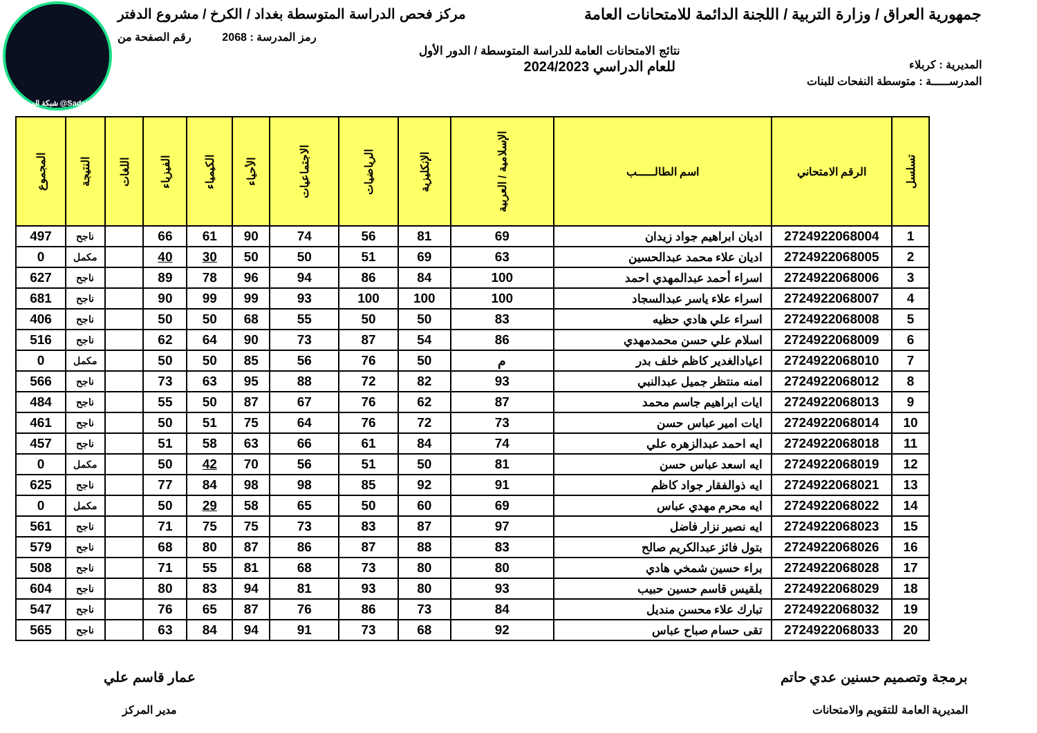شبكة المساعد @SadsHelp
جمهورية العراق / وزارة التربية / اللجنة الدائمة للامتحانات العامة
مركز فحص الدراسة المتوسطة بغداد / الكرخ / مشروع الدفتر
رمز المدرسة : 2068 رقم الصفحة من
نتائج الامتحانات العامة للدراسة المتوسطة / الدور الأول
المديرية : كربلاء
للعام الدراسي 2024/2023
المدرســـــة : متوسطة النفحات للبنات
| تسلسل | الرقم الامتحاني | اسم الطالـــــب | الإسلامية / العربية | الإنكليزية | الرياضيات | الاجتماعيات | الأحياء | الكيمياء | الفيزياء | اللغات | النتيجة | المجموع |
| --- | --- | --- | --- | --- | --- | --- | --- | --- | --- | --- | --- | --- |
| 1 | 2724922068004 | اديان ابراهيم جواد زيدان | 69 | 81 | 56 | 74 | 90 | 61 | 66 | | ناجح | 497 |
| 2 | 2724922068005 | اديان علاء محمد عبدالحسين | 63 | 69 | 51 | 50 | 50 | 30 | 40 | | مكمل | 0 |
| 3 | 2724922068006 | اسراء أحمد عبدالمهدي احمد | 100 | 84 | 86 | 94 | 96 | 78 | 89 | | ناجح | 627 |
| 4 | 2724922068007 | اسراء علاء ياسر عبدالسجاد | 100 | 100 | 100 | 93 | 99 | 99 | 90 | | ناجح | 681 |
| 5 | 2724922068008 | اسراء علي هادي حظيه | 83 | 50 | 50 | 55 | 68 | 50 | 50 | | ناجح | 406 |
| 6 | 2724922068009 | اسلام علي حسن محمدمهدي | 86 | 54 | 87 | 73 | 90 | 64 | 62 | | ناجح | 516 |
| 7 | 2724922068010 | اعيادالغدير كاظم خلف بدر | م | 50 | 76 | 56 | 85 | 50 | 50 | | مكمل | 0 |
| 8 | 2724922068012 | امنه منتظر جميل عبدالنبي | 93 | 82 | 72 | 88 | 95 | 63 | 73 | | ناجح | 566 |
| 9 | 2724922068013 | ايات ابراهيم جاسم محمد | 87 | 62 | 76 | 67 | 87 | 50 | 55 | | ناجح | 484 |
| 10 | 2724922068014 | ايات امير عباس حسن | 73 | 72 | 76 | 64 | 75 | 51 | 50 | | ناجح | 461 |
| 11 | 2724922068018 | ايه احمد عبدالزهره علي | 74 | 84 | 61 | 66 | 63 | 58 | 51 | | ناجح | 457 |
| 12 | 2724922068019 | ايه اسعد عباس حسن | 81 | 50 | 51 | 56 | 70 | 42 | 50 | | مكمل | 0 |
| 13 | 2724922068021 | ايه ذوالفقار جواد كاظم | 91 | 92 | 85 | 98 | 98 | 84 | 77 | | ناجح | 625 |
| 14 | 2724922068022 | ايه محرم مهدي عباس | 69 | 60 | 50 | 65 | 58 | 29 | 50 | | مكمل | 0 |
| 15 | 2724922068023 | ايه نصير نزار فاضل | 97 | 87 | 83 | 73 | 75 | 75 | 71 | | ناجح | 561 |
| 16 | 2724922068026 | بتول فائز عبدالكريم صالح | 83 | 88 | 87 | 86 | 87 | 80 | 68 | | ناجح | 579 |
| 17 | 2724922068028 | براء حسين شمخي هادي | 80 | 80 | 73 | 68 | 81 | 55 | 71 | | ناجح | 508 |
| 18 | 2724922068029 | بلقيس قاسم حسين حبيب | 93 | 80 | 93 | 81 | 94 | 83 | 80 | | ناجح | 604 |
| 19 | 2724922068032 | تبارك علاء محسن منديل | 84 | 73 | 86 | 76 | 87 | 65 | 76 | | ناجح | 547 |
| 20 | 2724922068033 | تقى حسام صباح عباس | 92 | 68 | 73 | 91 | 94 | 84 | 63 | | ناجح | 565 |
برمجة وتصميم حسنين عدي حاتم
المديرية العامة للتقويم والامتحانات
عمار قاسم علي
مدير المركز